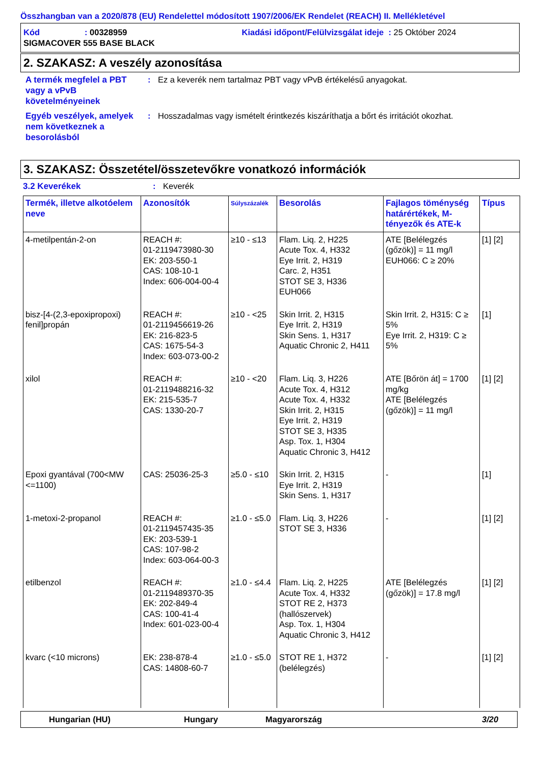Összhangban van a 2020/878 (EU) Rendelettel módosított 1907/2006/EK Rendelet (REACH) II. Mellékletével
Kód: 00328959 Kiadási időpont/Felülvizsgálat ideje : 25 Október 2024
SIGMACOVER 555 BASE BLACK
2. SZAKASZ: A veszély azonosítása
A termék megfelel a PBT vagy a vPvB követelményeinek
: Ez a keverék nem tartalmaz PBT vagy vPvB értékelésű anyagokat.
Egyéb veszélyek, amelyek nem következnek a besorolásból
: Hosszadalmas vagy ismételt érintkezés kiszáríthatja a bőrt és irritációt okozhat.
3. SZAKASZ: Összetétel/összetevőkre vonatkozó információk
3.2 Keverékek : Keverék
| Termék, illetve alkotóelem neve | Azonosítók | Súlyszázalék | Besorolás | Fajlagos töménység határértékek, M-tényezők és ATE-k | Típus |
| --- | --- | --- | --- | --- | --- |
| 4-metilpentán-2-on | REACH #: 01-2119473980-30 EK: 203-550-1 CAS: 108-10-1 Index: 606-004-00-4 | ≥10 - ≤13 | Flam. Liq. 2, H225 Acute Tox. 4, H332 Eye Irrit. 2, H319 Carc. 2, H351 STOT SE 3, H336 EUH066 | ATE [Belélegzés (gőzök)] = 11 mg/l EUH066: C ≥ 20% | [1] [2] |
| bisz-[4-(2,3-epoxipropoxi) fenil]propán | REACH #: 01-2119456619-26 EK: 216-823-5 CAS: 1675-54-3 Index: 603-073-00-2 | ≥10 - <25 | Skin Irrit. 2, H315 Eye Irrit. 2, H319 Skin Sens. 1, H317 Aquatic Chronic 2, H411 | Skin Irrit. 2, H315: C ≥ 5% Eye Irrit. 2, H319: C ≥ 5% | [1] |
| xilol | REACH #: 01-2119488216-32 EK: 215-535-7 CAS: 1330-20-7 | ≥10 - <20 | Flam. Liq. 3, H226 Acute Tox. 4, H312 Acute Tox. 4, H332 Skin Irrit. 2, H315 Eye Irrit. 2, H319 STOT SE 3, H335 Asp. Tox. 1, H304 Aquatic Chronic 3, H412 | ATE [Bőrön át] = 1700 mg/kg ATE [Belélegzés (gőzök)] = 11 mg/l | [1] [2] |
| Epoxi gyantával (700<MW <=1100) | CAS: 25036-25-3 | ≥5.0 - ≤10 | Skin Irrit. 2, H315 Eye Irrit. 2, H319 Skin Sens. 1, H317 | - | [1] |
| 1-metoxi-2-propanol | REACH #: 01-2119457435-35 EK: 203-539-1 CAS: 107-98-2 Index: 603-064-00-3 | ≥1.0 - ≤5.0 | Flam. Liq. 3, H226 STOT SE 3, H336 | - | [1] [2] |
| etilbenzol | REACH #: 01-2119489370-35 EK: 202-849-4 CAS: 100-41-4 Index: 601-023-00-4 | ≥1.0 - ≤4.4 | Flam. Liq. 2, H225 Acute Tox. 4, H332 STOT RE 2, H373 (hallószervek) Asp. Tox. 1, H304 Aquatic Chronic 3, H412 | ATE [Belélegzés (gőzök)] = 17.8 mg/l | [1] [2] |
| kvarc (<10 microns) | EK: 238-878-4 CAS: 14808-60-7 | ≥1.0 - ≤5.0 | STOT RE 1, H372 (belélegzés) | - | [1] [2] |
Hungarian (HU) Hungary Magyarország 3/20